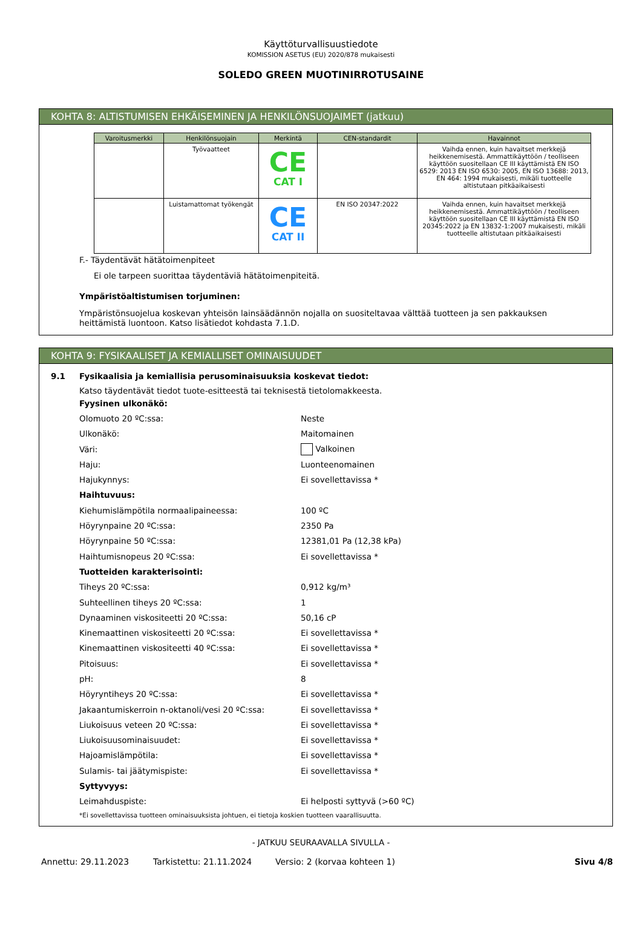Käyttöturvallisuustiedote
KOMISSION ASETUS (EU) 2020/878 mukaisesti
SOLEDO GREEN MUOTINIRROTUSAINE
KOHTA 8: ALTISTUMISEN EHKÄISEMINEN JA HENKILÖNSUOJAIMET (jatkuu)
| Varoitusmerkki | Henkilönsuojain | Merkintä | CEN-standardit | Havainnot |
| --- | --- | --- | --- | --- |
| | Työvaatteet | CE CAT I | | Vaihda ennen, kuin havaitset merkkejä heikkenemisestä. Ammattikäyttöön / teolliseen käyttöön suositellaan CE III käyttämistä EN ISO 6529: 2013 EN ISO 6530: 2005, EN ISO 13688: 2013, EN 464: 1994 mukaisesti, mikäli tuotteelle altistutaan pitkäaikaisesti |
| | Luistamattomat työkengät | CE CAT II | EN ISO 20347:2022 | Vaihda ennen, kuin havaitset merkkejä heikkenemisestä. Ammattikäyttöön / teolliseen käyttöön suositellaan CE III käyttämistä EN ISO 20345:2022 ja EN 13832-1:2007 mukaisesti, mikäli tuotteelle altistutaan pitkäaikaisesti |
F.- Täydentävät hätätoimenpiteet
Ei ole tarpeen suorittaa täydentäviä hätätoimenpiteitä.
Ympäristöaltistumisen torjuminen:
Ympäristönsuojelua koskevan yhteisön lainsäädännön nojalla on suositeltavaa välttää tuotteen ja sen pakkauksen heittämistä luontoon. Katso lisätiedot kohdasta 7.1.D.
KOHTA 9: FYSIKAALISET JA KEMIALLISET OMINAISUUDET
9.1 Fysikaalisia ja kemiallisia perusominaisuuksia koskevat tiedot:
Katso täydentävät tiedot tuote-esitteestä tai teknisestä tietolomakkeesta.
Fyysinen ulkonäkö:
Olomuoto 20 ºC:ssa: Neste
Ulkonäkö: Maitomainen
Väri: Valkoinen
Haju: Luonteenomainen
Hajukynnys: Ei sovellettavissa *
Haihtuvuus:
Kiehumislämpötila normaalipaineessa: 100 ºC
Höyrynpaine 20 ºC:ssa: 2350 Pa
Höyrynpaine 50 ºC:ssa: 12381,01 Pa (12,38 kPa)
Haihtumisnopeus 20 ºC:ssa: Ei sovellettavissa *
Tuotteiden karakterisointi:
Tiheys 20 ºC:ssa: 0,912 kg/m³
Suhteellinen tiheys 20 ºC:ssa: 1
Dynaaminen viskositeetti 20 ºC:ssa: 50,16 cP
Kinemaattinen viskositeetti 20 ºC:ssa: Ei sovellettavissa *
Kinemaattinen viskositeetti 40 ºC:ssa: Ei sovellettavissa *
Pitoisuus: Ei sovellettavissa *
pH: 8
Höyryntiheys 20 ºC:ssa: Ei sovellettavissa *
Jakaantumiskerroin n-oktanoli/vesi 20 ºC:ssa: Ei sovellettavissa *
Liukoisuus veteen 20 ºC:ssa: Ei sovellettavissa *
Liukoisuusominaisuudet: Ei sovellettavissa *
Hajoamislämpötila: Ei sovellettavissa *
Sulamis- tai jäätymispiste: Ei sovellettavissa *
Syttyvyys:
Leimahduspiste: Ei helposti syttyvä (>60 ºC)
*Ei sovellettavissa tuotteen ominaisuuksista johtuen, ei tietoja koskien tuotteen vaarallisuutta.
- JATKUU SEURAAVALLA SIVULLA -
Annettu: 29.11.2023 Tarkistettu: 21.11.2024 Versio: 2 (korvaa kohteen 1) Sivu 4/8